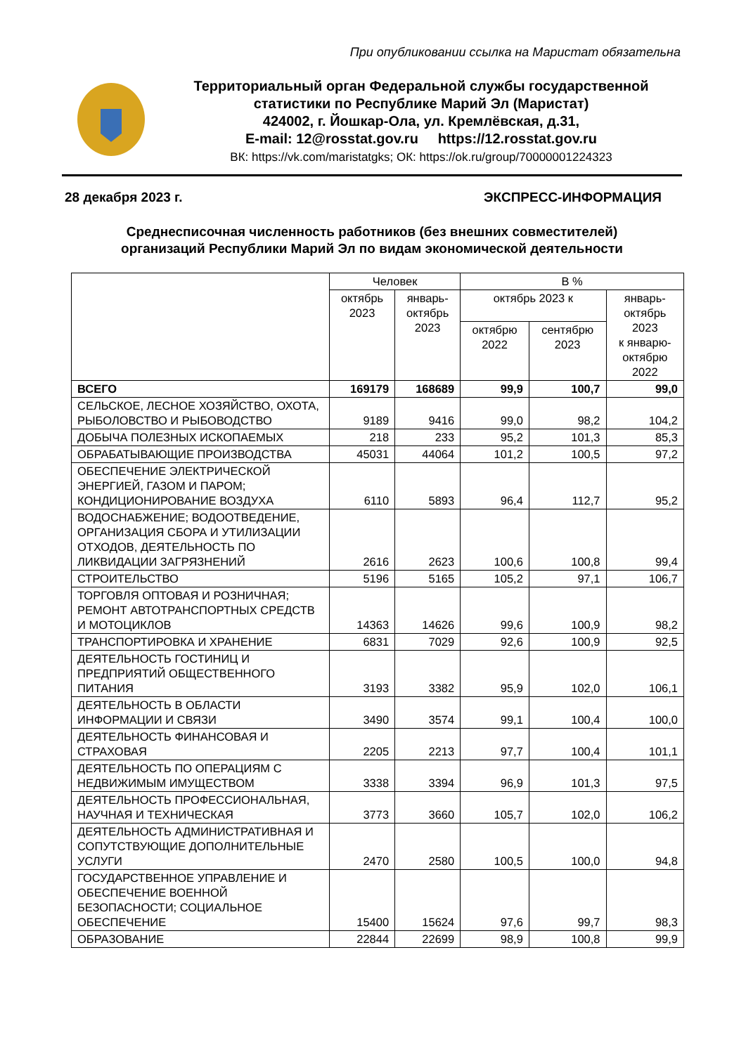При опубликовании ссылка на Маристат обязательна
Территориальный орган Федеральной службы государственной статистики по Республике Марий Эл (Маристат)
424002, г. Йошкар-Ола, ул. Кремлёвская, д.31,
E-mail: 12@rosstat.gov.ru https://12.rosstat.gov.ru
ВК: https://vk.com/maristatgks; ОК: https://ok.ru/group/70000001224323
28 декабря 2023 г. ЭКСПРЕСС-ИНФОРМАЦИЯ
Среднесписочная численность работников (без внешних совместителей)
организаций Республики Марий Эл по видам экономической деятельности
| | Человек | | В % | | |
| --- | --- | --- | --- | --- | --- |
| | октябрь 2023 | январь- октябрь 2023 | октябрь 2023 к | | январь- октябрь 2023 к январю- октябрю 2022 |
| | | | октябрю 2022 | сентябрю 2023 | |
| ВСЕГО | 169179 | 168689 | 99,9 | 100,7 | 99,0 |
| СЕЛЬСКОЕ, ЛЕСНОЕ ХОЗЯЙСТВО, ОХОТА, РЫБОЛОВСТВО И РЫБОВОДСТВО | 9189 | 9416 | 99,0 | 98,2 | 104,2 |
| ДОБЫЧА ПОЛЕЗНЫХ ИСКОПАЕМЫХ | 218 | 233 | 95,2 | 101,3 | 85,3 |
| ОБРАБАТЫВАЮЩИЕ ПРОИЗВОДСТВА | 45031 | 44064 | 101,2 | 100,5 | 97,2 |
| ОБЕСПЕЧЕНИЕ ЭЛЕКТРИЧЕСКОЙ ЭНЕРГИЕЙ, ГАЗОМ И ПАРОМ; КОНДИЦИОНИРОВАНИЕ ВОЗДУХА | 6110 | 5893 | 96,4 | 112,7 | 95,2 |
| ВОДОСНАБЖЕНИЕ; ВОДООТВЕДЕНИЕ, ОРГАНИЗАЦИЯ СБОРА И УТИЛИЗАЦИИ ОТХОДОВ, ДЕЯТЕЛЬНОСТЬ ПО ЛИКВИДАЦИИ ЗАГРЯЗНЕНИЙ | 2616 | 2623 | 100,6 | 100,8 | 99,4 |
| СТРОИТЕЛЬСТВО | 5196 | 5165 | 105,2 | 97,1 | 106,7 |
| ТОРГОВЛЯ ОПТОВАЯ И РОЗНИЧНАЯ; РЕМОНТ АВТОТРАНСПОРТНЫХ СРЕДСТВ И МОТОЦИКЛОВ | 14363 | 14626 | 99,6 | 100,9 | 98,2 |
| ТРАНСПОРТИРОВКА И ХРАНЕНИЕ | 6831 | 7029 | 92,6 | 100,9 | 92,5 |
| ДЕЯТЕЛЬНОСТЬ ГОСТИНИЦ И ПРЕДПРИЯТИЙ ОБЩЕСТВЕННОГО ПИТАНИЯ | 3193 | 3382 | 95,9 | 102,0 | 106,1 |
| ДЕЯТЕЛЬНОСТЬ В ОБЛАСТИ ИНФОРМАЦИИ И СВЯЗИ | 3490 | 3574 | 99,1 | 100,4 | 100,0 |
| ДЕЯТЕЛЬНОСТЬ ФИНАНСОВАЯ И СТРАХОВАЯ | 2205 | 2213 | 97,7 | 100,4 | 101,1 |
| ДЕЯТЕЛЬНОСТЬ ПО ОПЕРАЦИЯМ С НЕДВИЖИМЫМ ИМУЩЕСТВОМ | 3338 | 3394 | 96,9 | 101,3 | 97,5 |
| ДЕЯТЕЛЬНОСТЬ ПРОФЕССИОНАЛЬНАЯ, НАУЧНАЯ И ТЕХНИЧЕСКАЯ | 3773 | 3660 | 105,7 | 102,0 | 106,2 |
| ДЕЯТЕЛЬНОСТЬ АДМИНИСТРАТИВНАЯ И СОПУТСТВУЮЩИЕ ДОПОЛНИТЕЛЬНЫЕ УСЛУГИ | 2470 | 2580 | 100,5 | 100,0 | 94,8 |
| ГОСУДАРСТВЕННОЕ УПРАВЛЕНИЕ И ОБЕСПЕЧЕНИЕ ВОЕННОЙ БЕЗОПАСНОСТИ; СОЦИАЛЬНОЕ ОБЕСПЕЧЕНИЕ | 15400 | 15624 | 97,6 | 99,7 | 98,3 |
| ОБРАЗОВАНИЕ | 22844 | 22699 | 98,9 | 100,8 | 99,9 |